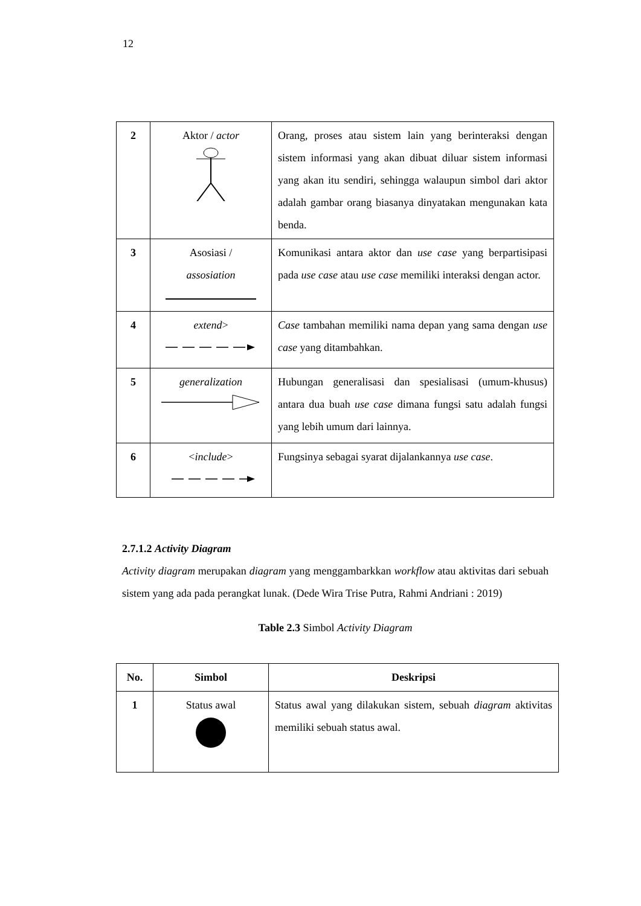12
| 2 | Aktor / actor | Orang, proses atau sistem lain yang berinteraksi dengan sistem informasi yang akan dibuat diluar sistem informasi yang akan itu sendiri, sehingga walaupun simbol dari aktor adalah gambar orang biasanya dinyatakan mengunakan kata benda. |
| 3 | Asosiasi / assosiation | Komunikasi antara aktor dan use case yang berpartisipasi pada use case atau use case memiliki interaksi dengan actor. |
| 4 | extend > | Case tambahan memiliki nama depan yang sama dengan use case yang ditambahkan. |
| 5 | generalization | Hubungan generalisasi dan spesialisasi (umum-khusus) antara dua buah use case dimana fungsi satu adalah fungsi yang lebih umum dari lainnya. |
| 6 | < include > | Fungsinya sebagai syarat dijalankannya use case . |
2.7.1.2 Activity Diagram
Activity diagram merupakan diagram yang menggambarkkan workflow atau aktivitas dari sebuah sistem yang ada pada perangkat lunak. (Dede Wira Trise Putra, Rahmi Andriani : 2019)
Table 2.3 Simbol Activity Diagram
| No. | Simbol | Deskripsi |
| --- | --- | --- |
| 1 | Status awal | Status awal yang dilakukan sistem, sebuah diagram aktivitas memiliki sebuah status awal. |